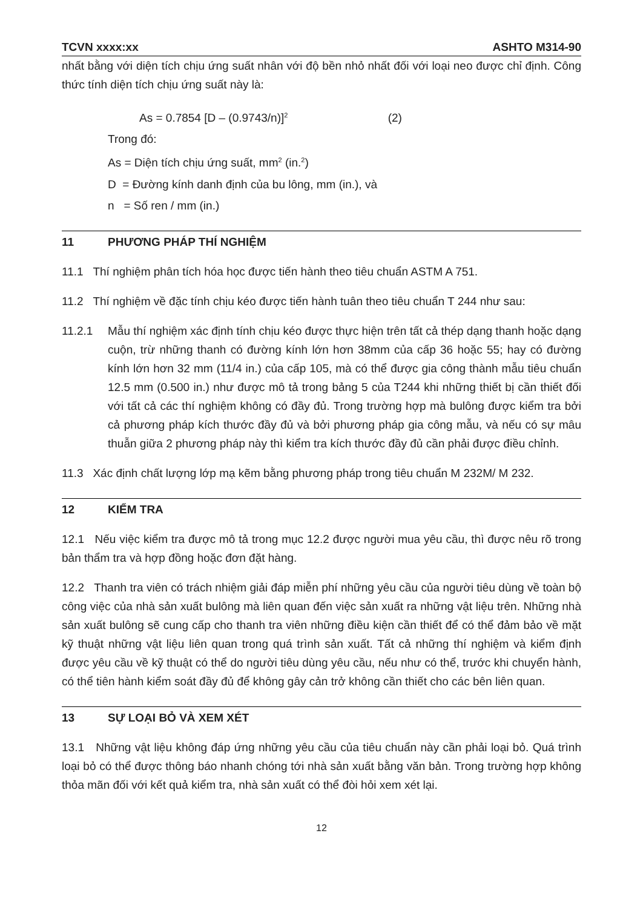TCVN xxxx:xx ASHTO M314-90
nhất bằng với diện tích chịu ứng suất nhân với độ bền nhỏ nhất đối với loại neo được chỉ định. Công thức tính diện tích chịu ứng suất này là:
As = 0.7854 [D – (0.9743/n)]<sup>2</sup> (2)
Trong đó:
As = Diện tích chịu ứng suất, mm<sup>2</sup> (in.<sup>2</sup>)
D = Đường kính danh định của bu lông, mm (in.), và
n = Số ren / mm (in.)
11 PHƯƠNG PHÁP THÍ NGHIỆM
11.1 Thí nghiệm phân tích hóa học được tiến hành theo tiêu chuẩn ASTM A 751.
11.2 Thí nghiệm về đặc tính chịu kéo được tiến hành tuân theo tiêu chuẩn T 244 như sau:
11.2.1 Mẫu thí nghiệm xác định tính chịu kéo được thực hiện trên tất cả thép dạng thanh hoặc dạng cuộn, trừ những thanh có đường kính lớn hơn 38mm của cấp 36 hoặc 55; hay có đường kính lớn hơn 32 mm (11/4 in.) của cấp 105, mà có thể được gia công thành mẫu tiêu chuẩn 12.5 mm (0.500 in.) như được mô tả trong bảng 5 của T244 khi những thiết bị cần thiết đối với tất cả các thí nghiệm không có đầy đủ. Trong trường hợp mà bulông được kiểm tra bởi cả phương pháp kích thước đầy đủ và bởi phương pháp gia công mẫu, và nếu có sự mâu thuẫn giữa 2 phương pháp này thì kiểm tra kích thước đầy đủ cần phải được điều chỉnh.
11.3 Xác định chất lượng lớp mạ kẽm bằng phương pháp trong tiêu chuẩn M 232M/ M 232.
12 KIỂM TRA
12.1 Nếu việc kiểm tra được mô tả trong mục 12.2 được người mua yêu cầu, thì được nêu rõ trong bản thẩm tra và hợp đồng hoặc đơn đặt hàng.
12.2 Thanh tra viên có trách nhiệm giải đáp miễn phí những yêu cầu của người tiêu dùng về toàn bộ công việc của nhà sản xuất bulông mà liên quan đến việc sản xuất ra những vật liệu trên. Những nhà sản xuất bulông sẽ cung cấp cho thanh tra viên những điều kiện cần thiết để có thể đảm bảo về mặt kỹ thuật những vật liệu liên quan trong quá trình sản xuất. Tất cả những thí nghiệm và kiểm định được yêu cầu về kỹ thuật có thể do người tiêu dùng yêu cầu, nếu như có thể, trước khi chuyển hành, có thể tiên hành kiểm soát đầy đủ để không gây cản trở không cần thiết cho các bên liên quan.
13 SỰ LOẠI BỎ VÀ XEM XÉT
13.1 Những vật liệu không đáp ứng những yêu cầu của tiêu chuẩn này cần phải loại bỏ. Quá trình loại bỏ có thể được thông báo nhanh chóng tới nhà sản xuất bằng văn bản. Trong trường hợp không thỏa mãn đối với kết quả kiểm tra, nhà sản xuất có thể đòi hỏi xem xét lại.
12